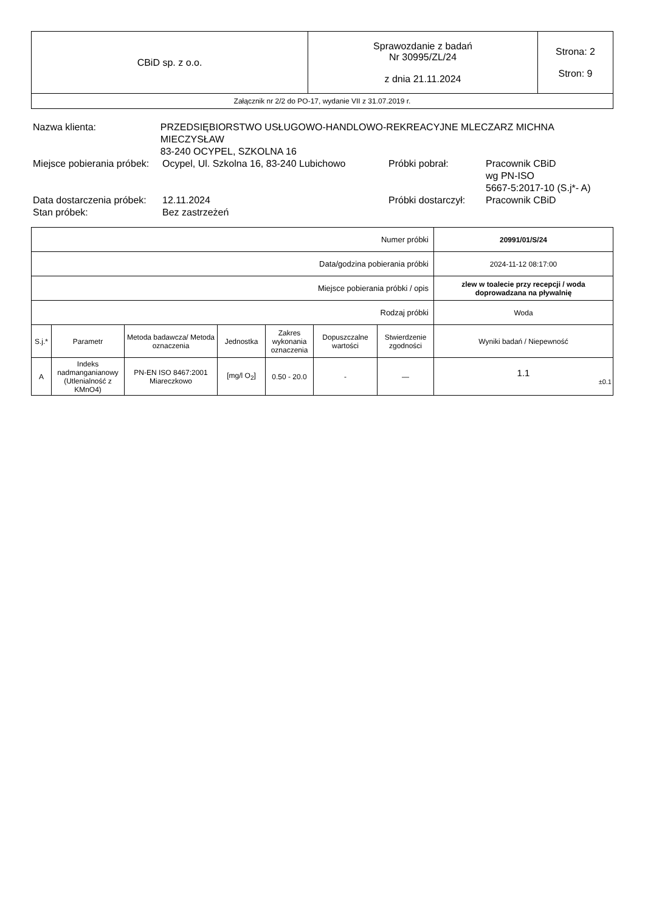| CBiD sp. z o.o. | Sprawozdanie z badań Nr 30995/ZL/24 z dnia 21.11.2024 | Strona: 2 Stron: 9 |
| Załącznik nr 2/2 do PO-17, wydanie VII z 31.07.2019 r. | | |
Nazwa klienta: PRZEDSIĘBIORSTWO USŁUGOWO-HANDLOWO-REKREACYJNE MLECZARZ MICHNA MIECZYSŁAW
83-240 OCYPEL, SZKOLNA 16
Miejsce pobierania próbek:
Ocypel, Ul. Szkolna 16, 83-240 Lubichowo
Próbki pobrał: Pracownik CBiD
wg PN-ISO
5667-5:2017-10 (S.j*- A)
Data dostarczenia próbek:
12.11.2024 Próbki dostarczył:
Pracownik CBiD
Stan próbek: Bez zastrzeżeń
| Numer próbki | | | | | | | 20991/01/S/24 |
| Data/godzina pobierania próbki | | | | | | | 2024-11-12 08:17:00 |
| Miejsce pobierania próbki / opis | | | | | | | zlew w toalecie przy recepcji / woda doprowadzana na pływalnię |
| Rodzaj próbki | | | | | | | Woda |
| S.j.* | Parametr | Metoda badawcza/ Metoda oznaczenia | Jednostka | Zakres wykonania oznaczenia | Dopuszczalne wartości | Stwierdzenie zgodności | Wyniki badań / Niepewność |
| A | Indeks nadmanganianowy (Utlenialność z KMnO4) | PN-EN ISO 8467:2001 Miareczkowo | [mg/l O<sub>2</sub>] | 0.50 - 20.0 | - | — | 1.1 ±0.1 |